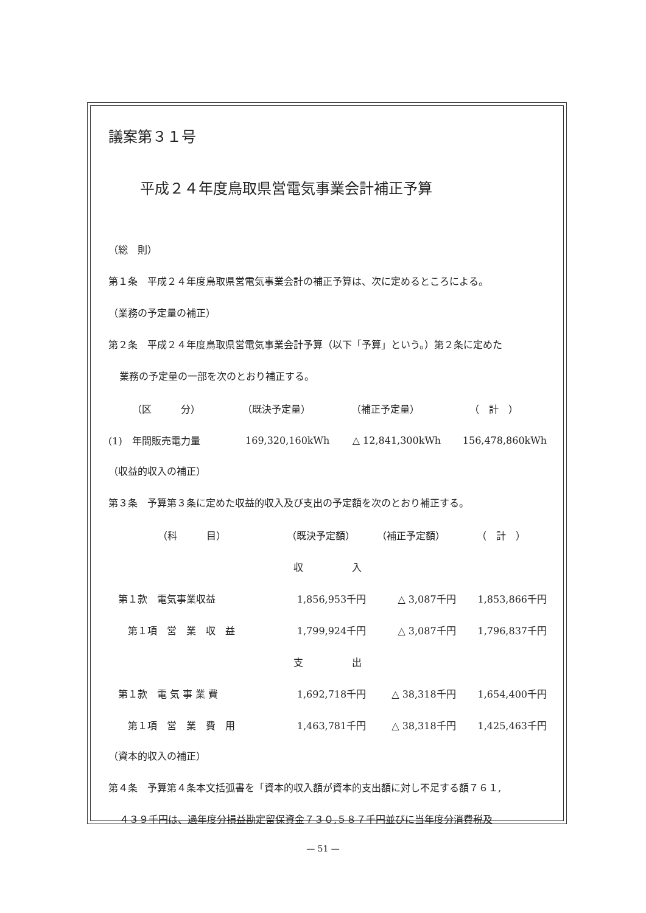議案第３１号
平成２４年度鳥取県営電気事業会計補正予算
（総　則）
第１条　平成２４年度鳥取県営電気事業会計の補正予算は、次に定めるところによる。
（業務の予定量の補正）
第２条　平成２４年度鳥取県営電気事業会計予算（以下「予算」という。）第２条に定めた
業務の予定量の一部を次のとおり補正する。
| （区 分） | （既決予定量） | （補正予定量） | （ 計 ） |
| (1) 年間販売電力量 | 169,320,160kWh | △ 12,841,300kWh | 156,478,860kWh |
（収益的収入の補正）
第３条　予算第３条に定めた収益的収入及び支出の予定額を次のとおり補正する。
| （科 目） | （既決予定額） | （補正予定額） | （ 計 ） |
| 収 入 | | | |
| 第１款 電気事業収益 | 1,856,953千円 | △ 3,087千円 | 1,853,866千円 |
| 第１項 営 業 収 益 | 1,799,924千円 | △ 3,087千円 | 1,796,837千円 |
| 支 出 | | | |
| 第１款 電 気 事 業 費 | 1,692,718千円 | △ 38,318千円 | 1,654,400千円 |
| 第１項 営 業 費 用 | 1,463,781千円 | △ 38,318千円 | 1,425,463千円 |
（資本的収入の補正）
第４条　予算第４条本文括弧書を「資本的収入額が資本的支出額に対し不足する額７６１,
４３９千円は、過年度分損益勘定留保資金７３０,５８７千円並びに当年度分消費税及
— 51 —